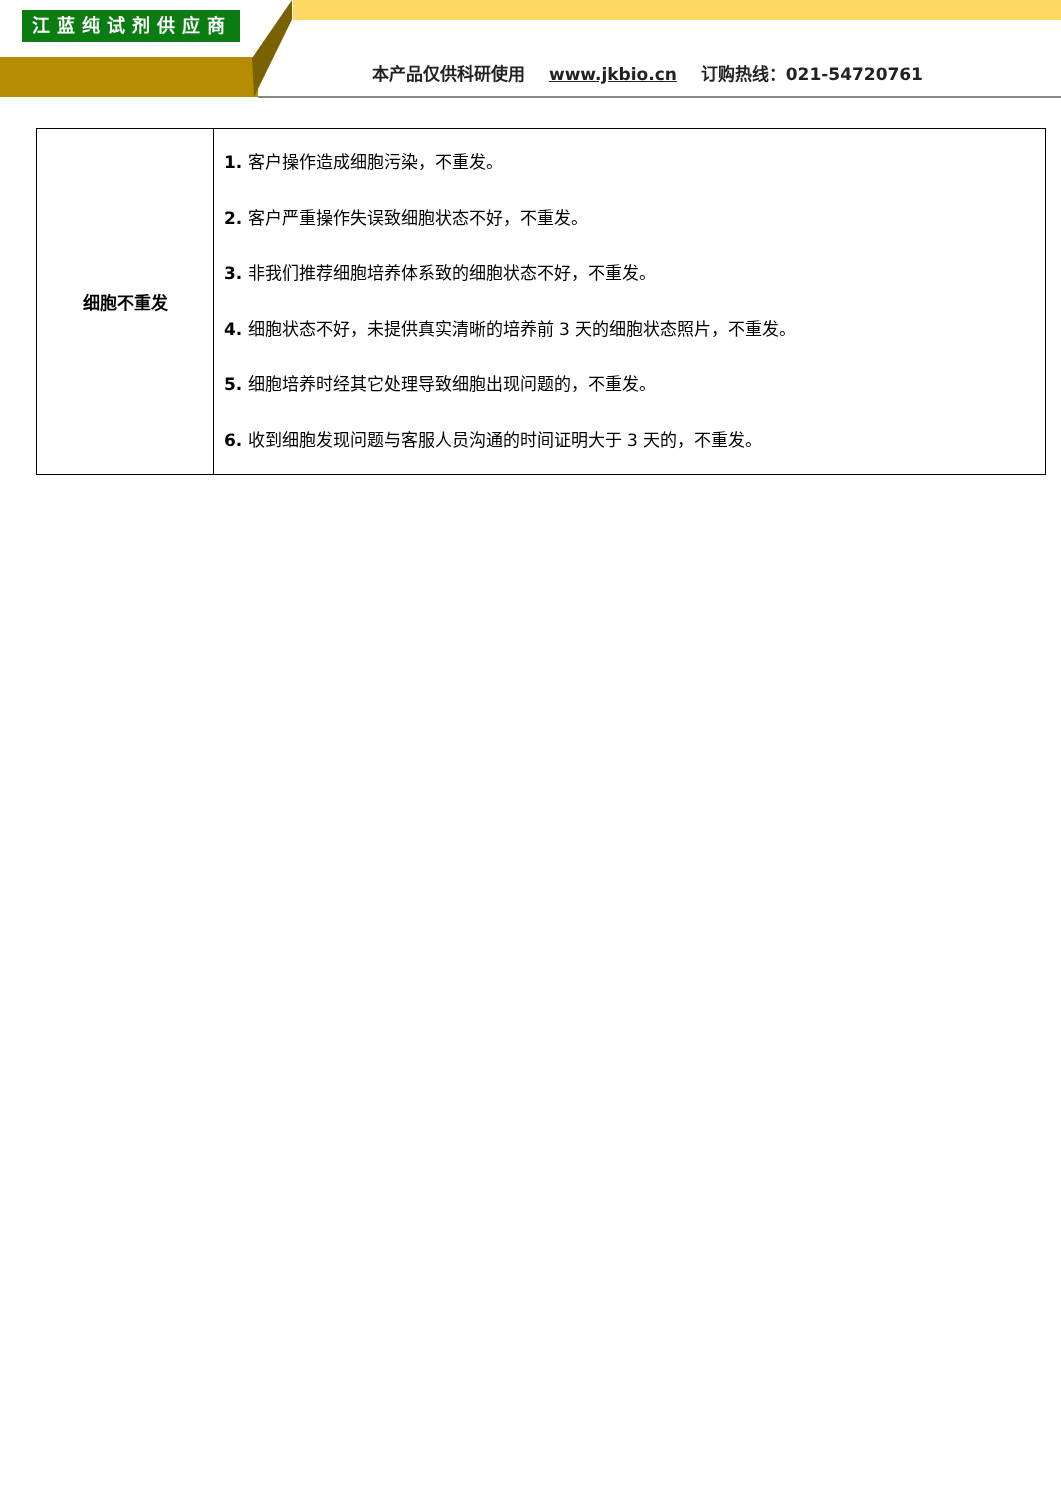江蓝纯试剂供应商
本产品仅供科研使用 www.jkbio.cn 订购热线：021-54720761
| 细胞不重发 | 1. 客户操作造成细胞污染，不重发。 2. 客户严重操作失误致细胞状态不好，不重发。 3. 非我们推荐细胞培养体系致的细胞状态不好，不重发。 4. 细胞状态不好，未提供真实清晰的培养前 3 天的细胞状态照片，不重发。 5. 细胞培养时经其它处理导致细胞出现问题的，不重发。 6. 收到细胞发现问题与客服人员沟通的时间证明大于 3 天的，不重发。 |